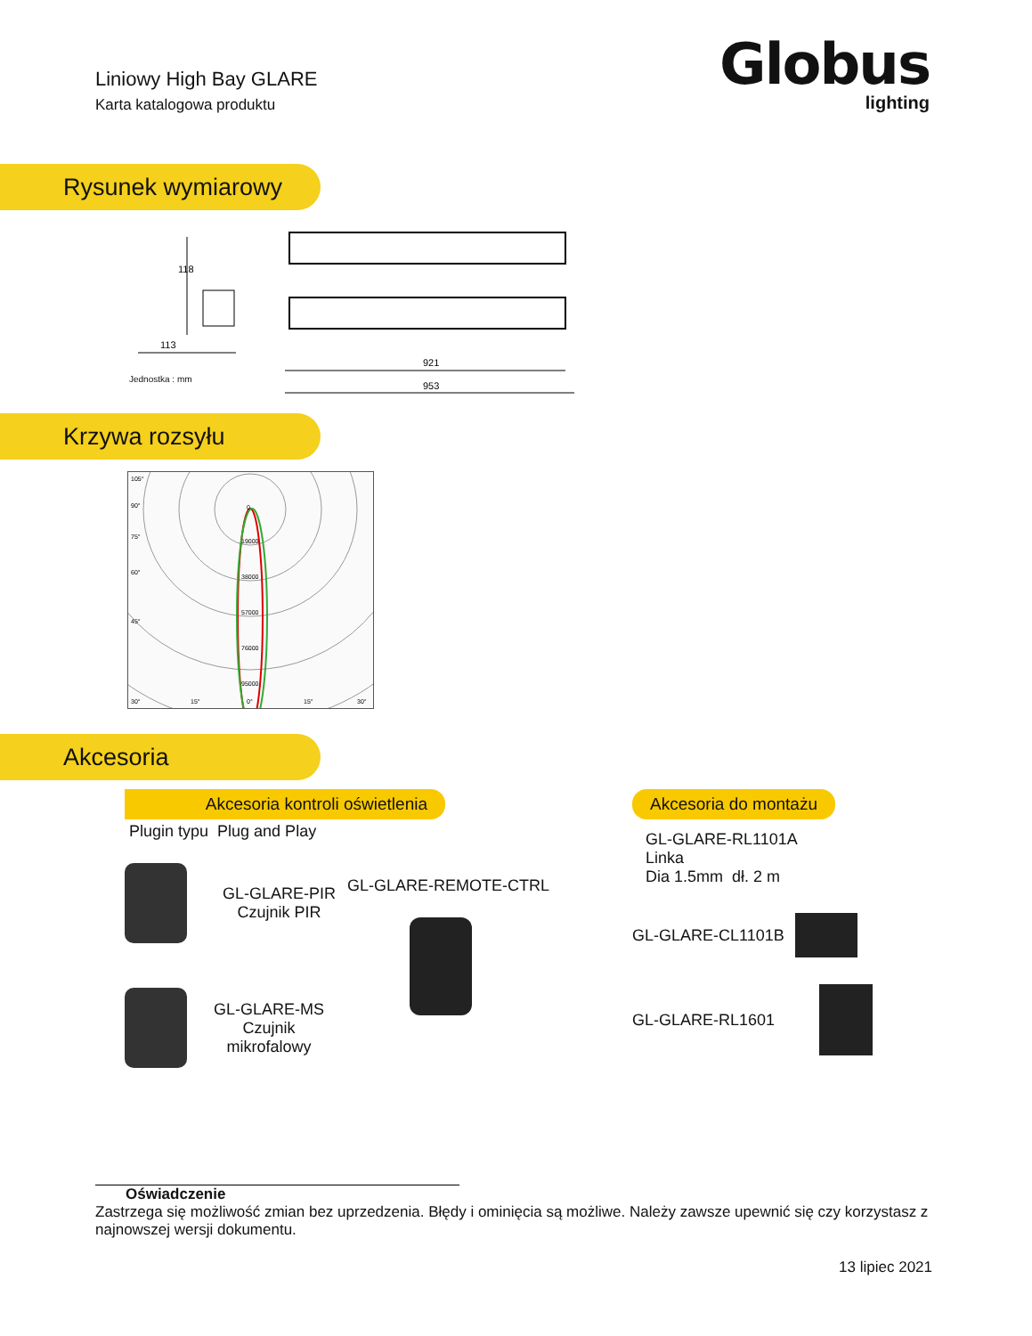Liniowy High Bay GLARE
Karta katalogowa produktu
Globus
lighting
Rysunek wymiarowy
118
113
Jednostka : mm
921
953
Krzywa rozsyłu
105°
90°
75°
60°
45°
0
19000
38000
57000
76000
95000
30°
15°
0°
15°
30°
Akcesoria
Akcesoria kontroli oświetlenia
Plugin typu Plug and Play
GL-GLARE-PIR
Czujnik PIR
GL-GLARE-MS
Czujnik
mikrofalowy
GL-GLARE-REMOTE-CTRL
Akcesoria do montażu
GL-GLARE-RL1101A
Linka
Dia 1.5mm dł. 2 m
GL-GLARE-CL1101B
GL-GLARE-RL1601
Oświadczenie
Zastrzega się możliwość zmian bez uprzedzenia. Błędy i ominięcia są możliwe. Należy zawsze upewnić się czy korzystasz z najnowszej wersji dokumentu.
13 lipiec 2021